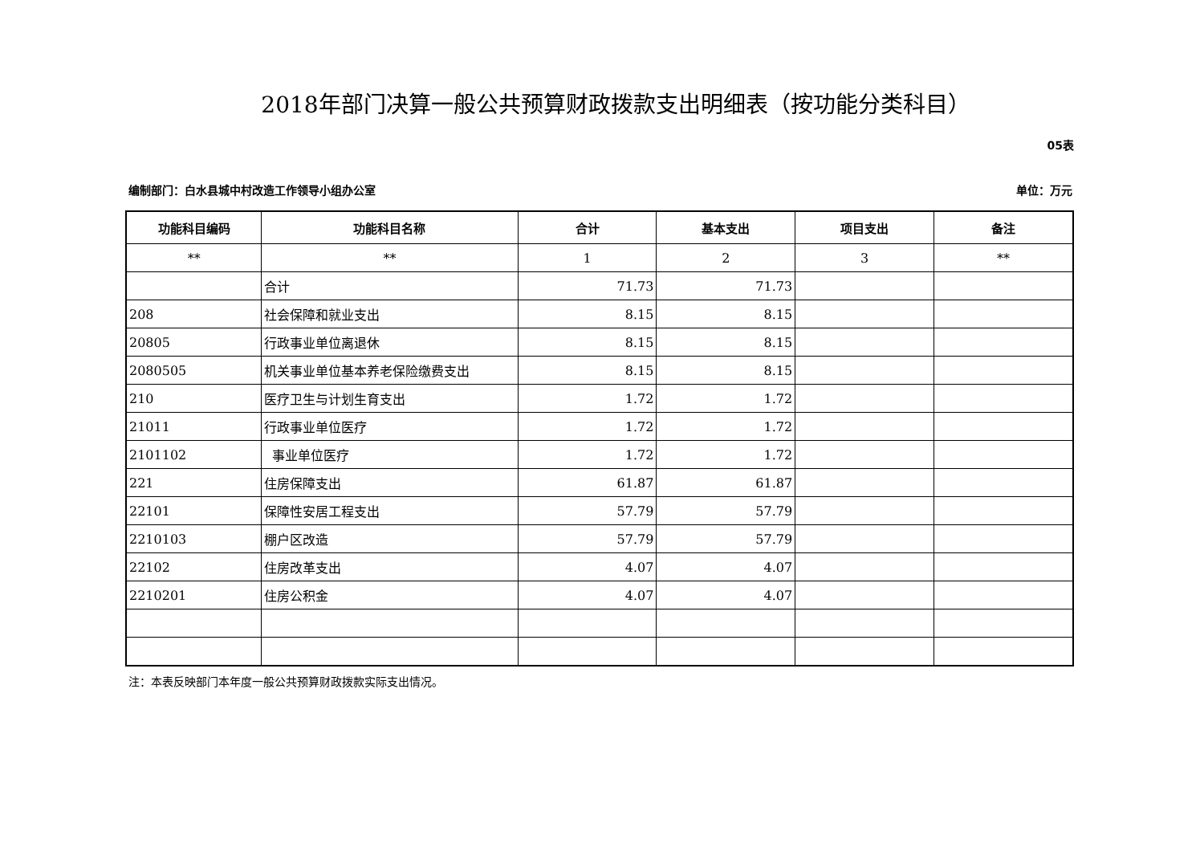2018年部门决算一般公共预算财政拨款支出明细表（按功能分类科目）
05表
编制部门：白水县城中村改造工作领导小组办公室 单位：万元
| 功能科目编码 | 功能科目名称 | 合计 | 基本支出 | 项目支出 | 备注 |
| --- | --- | --- | --- | --- | --- |
| ** | ** | 1 | 2 | 3 | ** |
| | 合计 | 71.73 | 71.73 | | |
| 208 | 社会保障和就业支出 | 8.15 | 8.15 | | |
| 20805 | 行政事业单位离退休 | 8.15 | 8.15 | | |
| 2080505 | 机关事业单位基本养老保险缴费支出 | 8.15 | 8.15 | | |
| 210 | 医疗卫生与计划生育支出 | 1.72 | 1.72 | | |
| 21011 | 行政事业单位医疗 | 1.72 | 1.72 | | |
| 2101102 | 事业单位医疗 | 1.72 | 1.72 | | |
| 221 | 住房保障支出 | 61.87 | 61.87 | | |
| 22101 | 保障性安居工程支出 | 57.79 | 57.79 | | |
| 2210103 | 棚户区改造 | 57.79 | 57.79 | | |
| 22102 | 住房改革支出 | 4.07 | 4.07 | | |
| 2210201 | 住房公积金 | 4.07 | 4.07 | | |
注：本表反映部门本年度一般公共预算财政拨款实际支出情况。